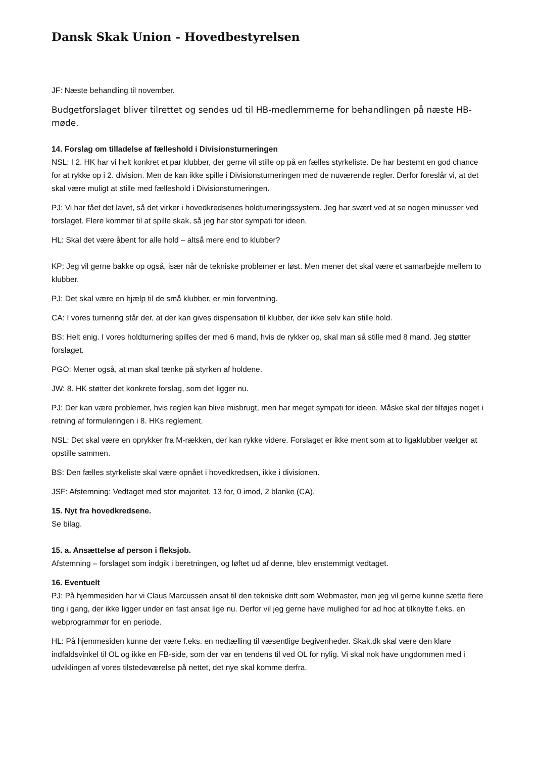Dansk Skak Union - Hovedbestyrelsen
JF: Næste behandling til november.
Budgetforslaget bliver tilrettet og sendes ud til HB-medlemmerne for behandlingen på næste HB-møde.
14. Forslag om tilladelse af fælleshold i Divisionsturneringen
NSL: I 2. HK har vi helt konkret et par klubber, der gerne vil stille op på en fælles styrkeliste. De har bestemt en god chance for at rykke op i 2. division. Men de kan ikke spille i Divisionsturneringen med de nuværende regler. Derfor foreslår vi, at det skal være muligt at stille med fælleshold i Divisionsturneringen.
PJ: Vi har fået det lavet, så det virker i hovedkredsenes holdturneringssystem. Jeg har svært ved at se nogen minusser ved forslaget. Flere kommer til at spille skak, så jeg har stor sympati for ideen.
HL: Skal det være åbent for alle hold – altså mere end to klubber?
KP: Jeg vil gerne bakke op også, især når de tekniske problemer er løst. Men mener det skal være et samarbejde mellem to klubber.
PJ: Det skal være en hjælp til de små klubber, er min forventning.
CA: I vores turnering står der, at der kan gives dispensation til klubber, der ikke selv kan stille hold.
BS: Helt enig. I vores holdturnering spilles der med 6 mand, hvis de rykker op, skal man så stille med 8 mand. Jeg støtter forslaget.
PGO: Mener også, at man skal tænke på styrken af holdene.
JW: 8. HK støtter det konkrete forslag, som det ligger nu.
PJ: Der kan være problemer, hvis reglen kan blive misbrugt, men har meget sympati for ideen. Måske skal der tilføjes noget i retning af formuleringen i 8. HKs reglement.
NSL: Det skal være en oprykker fra M-rækken, der kan rykke videre. Forslaget er ikke ment som at to ligaklubber vælger at opstille sammen.
BS: Den fælles styrkeliste skal være opnået i hovedkredsen, ikke i divisionen.
JSF: Afstemning: Vedtaget med stor majoritet. 13 for, 0 imod, 2 blanke (CA).
15. Nyt fra hovedkredsene.
Se bilag.
15. a. Ansættelse af person i fleksjob.
Afstemning – forslaget som indgik i beretningen, og løftet ud af denne, blev enstemmigt vedtaget.
16. Eventuelt
PJ: På hjemmesiden har vi Claus Marcussen ansat til den tekniske drift som Webmaster, men jeg vil gerne kunne sætte flere ting i gang, der ikke ligger under en fast ansat lige nu. Derfor vil jeg gerne have mulighed for ad hoc at tilknytte f.eks. en webprogrammør for en periode.
HL: På hjemmesiden kunne der være f.eks. en nedtælling til væsentlige begivenheder. Skak.dk skal være den klare indfaldsvinkel til OL og ikke en FB-side, som der var en tendens til ved OL for nylig. Vi skal nok have ungdommen med i udviklingen af vores tilstedeværelse på nettet, det nye skal komme derfra.